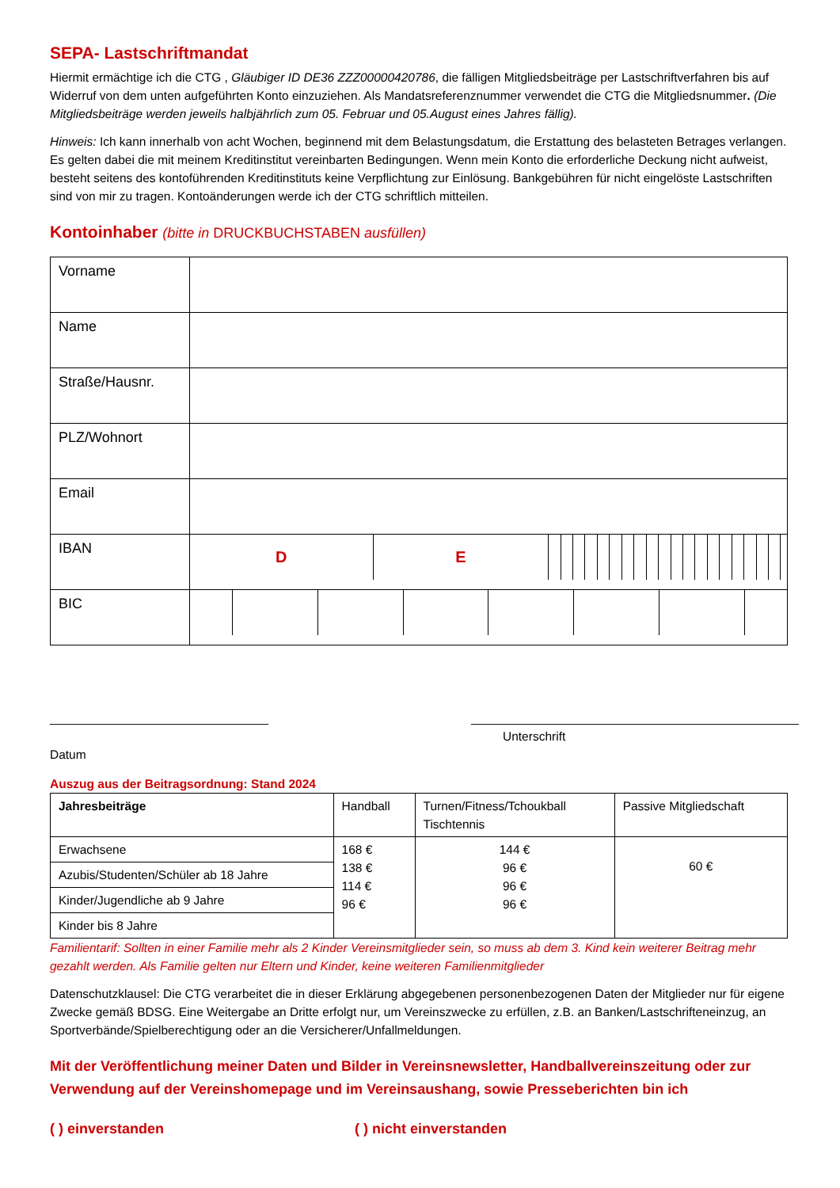SEPA- Lastschriftmandat
Hiermit ermächtige ich die CTG , Gläubiger ID DE36 ZZZ00000420786, die fälligen Mitgliedsbeiträge per Lastschriftverfahren bis auf Widerruf von dem unten aufgeführten Konto einzuziehen. Als Mandatsreferenznummer verwendet die CTG die Mitgliedsnummer. (Die Mitgliedsbeiträge werden jeweils halbjährlich zum 05. Februar und 05.August eines Jahres fällig).
Hinweis: Ich kann innerhalb von acht Wochen, beginnend mit dem Belastungsdatum, die Erstattung des belasteten Betrages verlangen. Es gelten dabei die mit meinem Kreditinstitut vereinbarten Bedingungen. Wenn mein Konto die erforderliche Deckung nicht aufweist, besteht seitens des kontoführenden Kreditinstituts keine Verpflichtung zur Einlösung. Bankgebühren für nicht eingelöste Lastschriften sind von mir zu tragen. Kontoänderungen werde ich der CTG schriftlich mitteilen.
Kontoinhaber (bitte in DRUCKBUCHSTABEN ausfüllen)
| Vorname | |
| Name | |
| Straße/Hausnr. | |
| PLZ/Wohnort | |
| Email | |
| IBAN | / D / E / / / / / / / / / / / / / / / / / / / / / |
| BIC | |
________________________________
Datum
________________________________________________
Unterschrift
Auszug aus der Beitragsordnung: Stand 2024
| Jahresbeiträge | Handball | Turnen/Fitness/Tchoukball Tischtennis | Passive Mitgliedschaft |
| Erwachsene | 168 € 138 € 114 € 96 € | 144 € 96 € 96 € 96 € | 60 € |
| Azubis/Studenten/Schüler ab 18 Jahre | | | |
| Kinder/Jugendliche ab 9 Jahre | | | |
| Kinder bis 8 Jahre | | | |
Familientarif: Sollten in einer Familie mehr als 2 Kinder Vereinsmitglieder sein, so muss ab dem 3. Kind kein weiterer Beitrag mehr gezahlt werden. Als Familie gelten nur Eltern und Kinder, keine weiteren Familienmitglieder
Datenschutzklausel: Die CTG verarbeitet die in dieser Erklärung abgegebenen personenbezogenen Daten der Mitglieder nur für eigene Zwecke gemäß BDSG. Eine Weitergabe an Dritte erfolgt nur, um Vereinszwecke zu erfüllen, z.B. an Banken/Lastschrifteneinzug, an Sportverbände/Spielberechtigung oder an die Versicherer/Unfallmeldungen.
Mit der Veröffentlichung meiner Daten und Bilder in Vereinsnewsletter, Handballvereinszeitung oder zur Verwendung auf der Vereinshomepage und im Vereinsaushang, sowie Presseberichten bin ich
( ) einverstanden ( ) nicht einverstanden